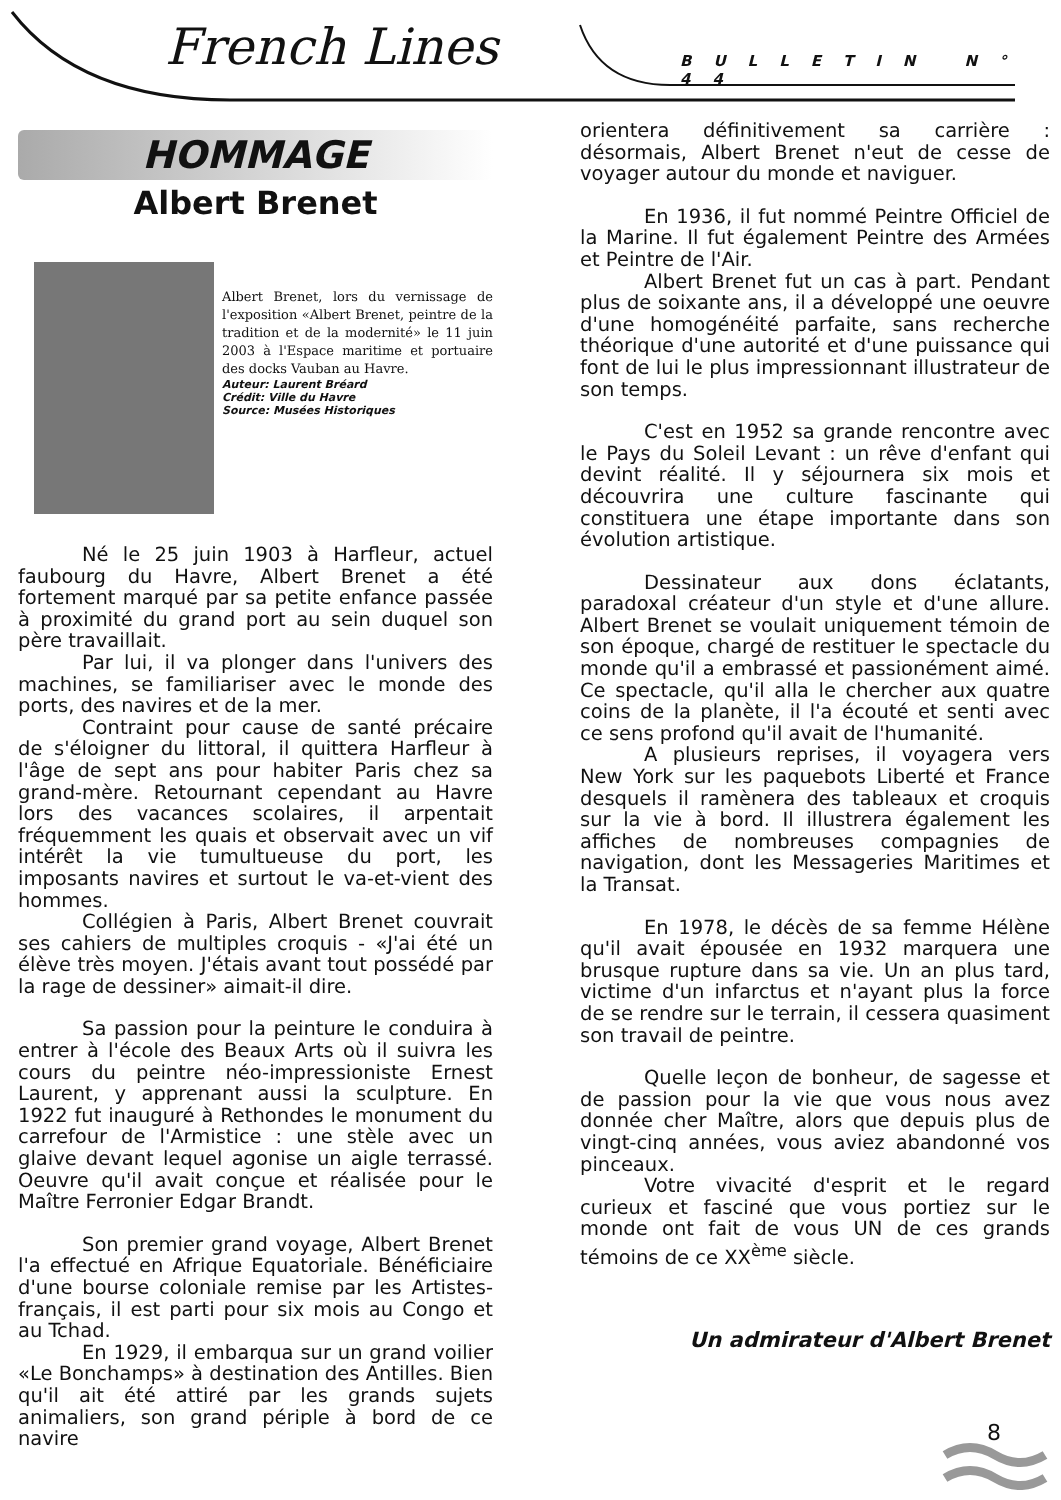French Lines BULLETIN N° 44
HOMMAGE
Albert Brenet
Albert Brenet, lors du vernissage de l'exposition «Albert Brenet, peintre de la tradition et de la modernité» le 11 juin 2003 à l'Espace maritime et portuaire des docks Vauban au Havre.
Auteur: Laurent Bréard
Crédit: Ville du Havre
Source: Musées Historiques
Né le 25 juin 1903 à Harfleur, actuel faubourg du Havre, Albert Brenet a été fortement marqué par sa petite enfance passée à proximité du grand port au sein duquel son père travaillait.
Par lui, il va plonger dans l'univers des machines, se familiariser avec le monde des ports, des navires et de la mer.
Contraint pour cause de santé précaire de s'éloigner du littoral, il quittera Harfleur à l'âge de sept ans pour habiter Paris chez sa grand-mère. Retournant cependant au Havre lors des vacances scolaires, il arpentait fréquemment les quais et observait avec un vif intérêt la vie tumultueuse du port, les imposants navires et surtout le va-et-vient des hommes.
Collégien à Paris, Albert Brenet couvrait ses cahiers de multiples croquis - «J'ai été un élève très moyen. J'étais avant tout possédé par la rage de dessiner» aimait-il dire.
Sa passion pour la peinture le conduira à entrer à l'école des Beaux Arts où il suivra les cours du peintre néo-impressioniste Ernest Laurent, y apprenant aussi la sculpture. En 1922 fut inauguré à Rethondes le monument du carrefour de l'Armistice : une stèle avec un glaive devant lequel agonise un aigle terrassé. Oeuvre qu'il avait conçue et réalisée pour le Maître Ferronier Edgar Brandt.
Son premier grand voyage, Albert Brenet l'a effectué en Afrique Equatoriale. Bénéficiaire d'une bourse coloniale remise par les Artistes-français, il est parti pour six mois au Congo et au Tchad.
En 1929, il embarqua sur un grand voilier «Le Bonchamps» à destination des Antilles. Bien qu'il ait été attiré par les grands sujets animaliers, son grand périple à bord de ce navire
orientera définitivement sa carrière : désormais, Albert Brenet n'eut de cesse de voyager autour du monde et naviguer.
En 1936, il fut nommé Peintre Officiel de la Marine. Il fut également Peintre des Armées et Peintre de l'Air.
Albert Brenet fut un cas à part. Pendant plus de soixante ans, il a développé une oeuvre d'une homogénéité parfaite, sans recherche théorique d'une autorité et d'une puissance qui font de lui le plus impressionnant illustrateur de son temps.
C'est en 1952 sa grande rencontre avec le Pays du Soleil Levant : un rêve d'enfant qui devint réalité. Il y séjournera six mois et découvrira une culture fascinante qui constituera une étape importante dans son évolution artistique.
Dessinateur aux dons éclatants, paradoxal créateur d'un style et d'une allure. Albert Brenet se voulait uniquement témoin de son époque, chargé de restituer le spectacle du monde qu'il a embrassé et passionément aimé. Ce spectacle, qu'il alla le chercher aux quatre coins de la planète, il l'a écouté et senti avec ce sens profond qu'il avait de l'humanité.
A plusieurs reprises, il voyagera vers New York sur les paquebots Liberté et France desquels il ramènera des tableaux et croquis sur la vie à bord. Il illustrera également les affiches de nombreuses compagnies de navigation, dont les Messageries Maritimes et la Transat.
En 1978, le décès de sa femme Hélène qu'il avait épousée en 1932 marquera une brusque rupture dans sa vie. Un an plus tard, victime d'un infarctus et n'ayant plus la force de se rendre sur le terrain, il cessera quasiment son travail de peintre.
Quelle leçon de bonheur, de sagesse et de passion pour la vie que vous nous avez donnée cher Maître, alors que depuis plus de vingt-cinq années, vous aviez abandonné vos pinceaux.
Votre vivacité d'esprit et le regard curieux et fasciné que vous portiez sur le monde ont fait de vous UN de ces grands témoins de ce XX<sup>ème</sup> siècle.
Un admirateur d'Albert Brenet
8